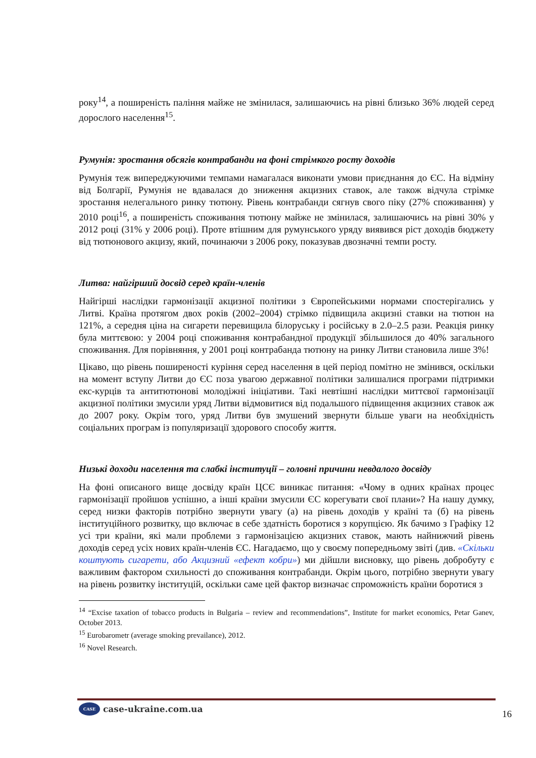року<sup>14</sup>, а поширеність паління майже не змінилася, залишаючись на рівні близько 36% людей серед дорослого населення<sup>15</sup>.
Румунія: зростання обсягів контрабанди на фоні стрімкого росту доходів
Румунія теж випереджуючими темпами намагалася виконати умови приєднання до ЄС. На відміну від Болгарії, Румунія не вдавалася до зниження акцизних ставок, але також відчула стрімке зростання нелегального ринку тютюну. Рівень контрабанди сягнув свого піку (27% споживання) у 2010 році<sup>16</sup>, а поширеність споживання тютюну майже не змінилася, залишаючись на рівні 30% у 2012 році (31% у 2006 році). Проте втішним для румунського уряду виявився ріст доходів бюджету від тютюнового акцизу, який, починаючи з 2006 року, показував двозначні темпи росту.
Литва: найгірший досвід серед країн-членів
Найгірші наслідки гармонізації акцизної політики з Європейськими нормами спостерігались у Литві. Країна протягом двох років (2002–2004) стрімко підвищила акцизні ставки на тютюн на 121%, а середня ціна на сигарети перевищила білоруську і російську в 2.0–2.5 рази. Реакція ринку була миттєвою: у 2004 році споживання контрабандної продукції збільшилося до 40% загального споживання. Для порівняння, у 2001 році контрабанда тютюну на ринку Литви становила лише 3%!
Цікаво, що рівень поширеності куріння серед населення в цей період помітно не змінився, оскільки на момент вступу Литви до ЄС поза увагою державної політики залишалися програми підтримки екс-курців та антитютюнові молодіжні ініціативи. Такі невтішні наслідки миттєвої гармонізації акцизної політики змусили уряд Литви відмовитися від подальшого підвищення акцизних ставок аж до 2007 року. Окрім того, уряд Литви був змушений звернути більше уваги на необхідність соціальних програм із популяризації здорового способу життя.
Низькі доходи населення та слабкі інституції – головні причини невдалого досвіду
На фоні описаного вище досвіду країн ЦСЄ виникає питання: «Чому в одних країнах процес гармонізації пройшов успішно, а інші країни змусили ЄС корегувати свої плани»? На нашу думку, серед низки факторів потрібно звернути увагу (а) на рівень доходів у країні та (б) на рівень інституційного розвитку, що включає в себе здатність боротися з корупцією. Як бачимо з Графіку 12 усі три країни, які мали проблеми з гармонізацією акцизних ставок, мають найнижчий рівень доходів серед усіх нових країн-членів ЄС. Нагадаємо, що у своєму попередньому звіті (див. «Скільки коштують сигарети, або Акцизний «ефект кобри») ми дійшли висновку, що рівень добробуту є важливим фактором схильності до споживання контрабанди. Окрім цього, потрібно звернути увагу на рівень розвитку інституцій, оскільки саме цей фактор визначає спроможність країни боротися з
<sup>14</sup> “Excise taxation of tobacco products in Bulgaria – review and recommendations”, Institute for market economics, Petar Ganev, October 2013.
<sup>15</sup> Eurobarometr (average smoking prevailance), 2012.
<sup>16</sup> Novel Research.
CASE
case-ukraine.com.ua
16